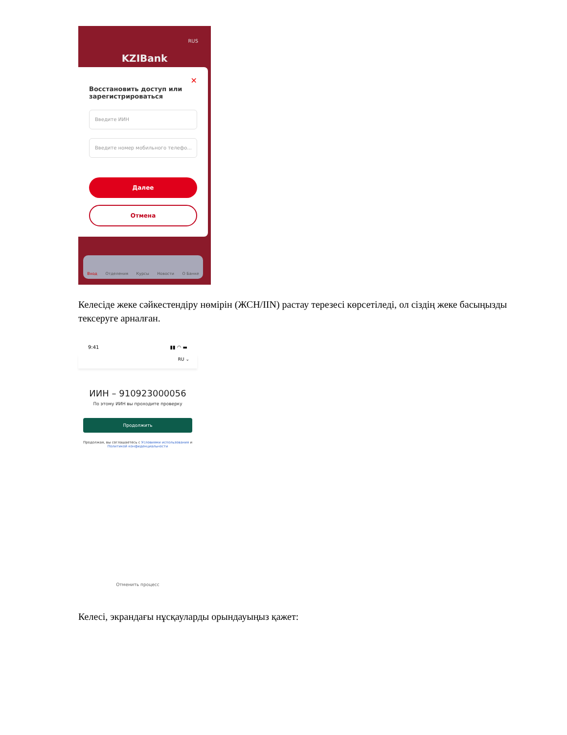RUS
KZIBank
✕
Восстановить доступ или зарегистрироваться
Введите ИИН
Введите номер мобильного телефо...
Далее
Отмена
Вход Отделения Курсы Новости О Банке
Келесіде жеке сәйкестендіру нөмірін (ЖСН/IIN) растау терезесі көрсетіледі, ол сіздің жеке басыңызды тексеруге арналған.
9:41 ▮▮ ◠ ▬
RU ⌄
ИИН – 910923000056
По этому ИИН вы проходите проверку
Продолжить
Продолжая, вы соглашаетесь с Условиями использования и Политикой конфиденциальности
Отменить процесс
Келесі, экрандағы нұсқауларды орындауыңыз қажет: